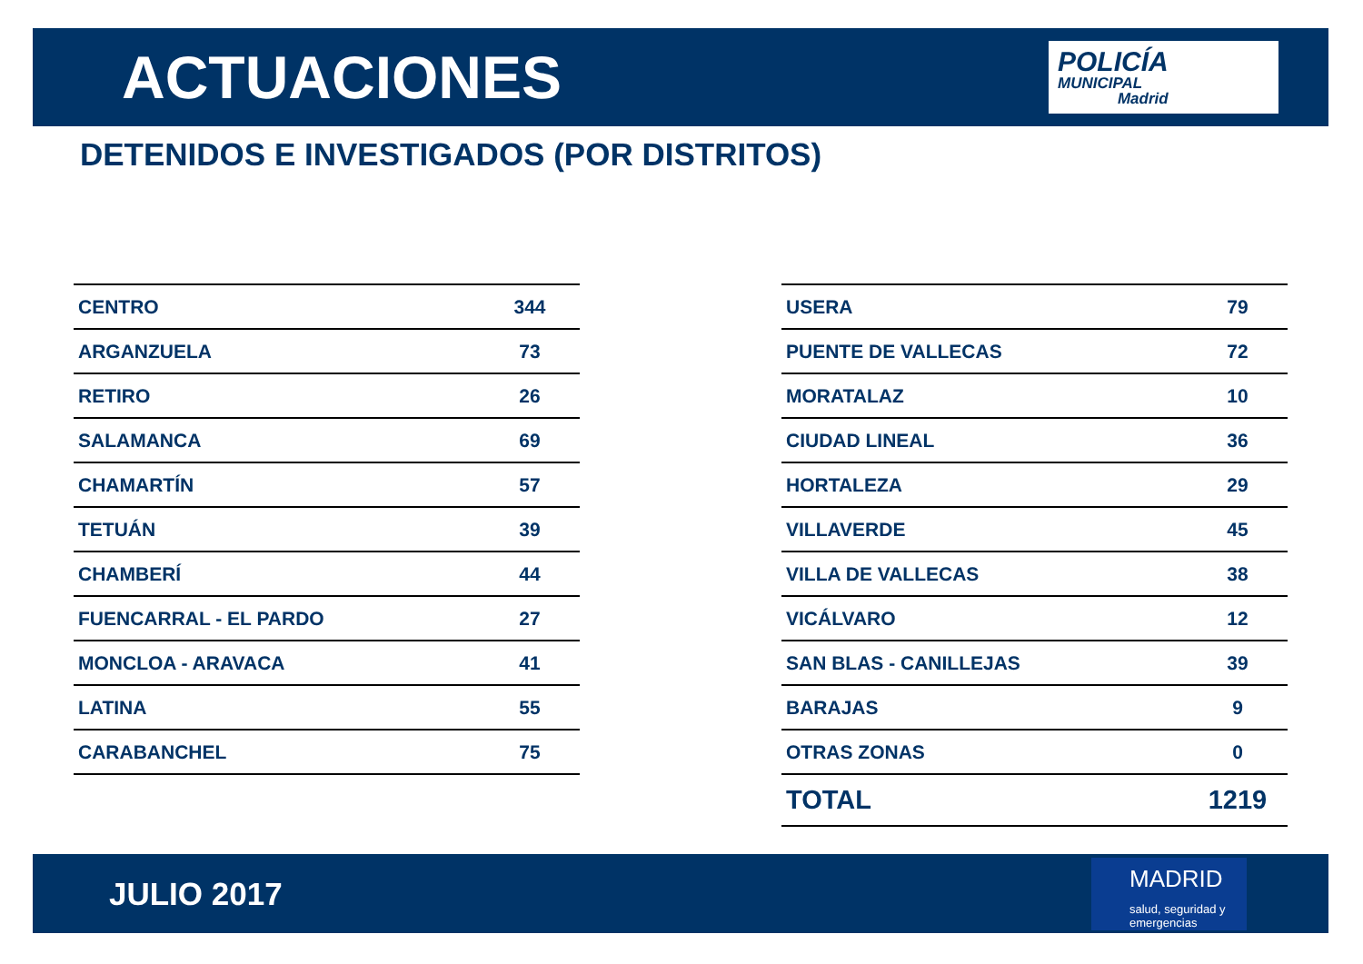ACTUACIONES
POLICÍA
MUNICIPAL
Madrid
DETENIDOS E INVESTIGADOS (POR DISTRITOS)
| CENTRO | 344 |
| ARGANZUELA | 73 |
| RETIRO | 26 |
| SALAMANCA | 69 |
| CHAMARTÍN | 57 |
| TETUÁN | 39 |
| CHAMBERÍ | 44 |
| FUENCARRAL - EL PARDO | 27 |
| MONCLOA - ARAVACA | 41 |
| LATINA | 55 |
| CARABANCHEL | 75 |
| USERA | 79 |
| PUENTE DE VALLECAS | 72 |
| MORATALAZ | 10 |
| CIUDAD LINEAL | 36 |
| HORTALEZA | 29 |
| VILLAVERDE | 45 |
| VILLA DE VALLECAS | 38 |
| VICÁLVARO | 12 |
| SAN BLAS - CANILLEJAS | 39 |
| BARAJAS | 9 |
| OTRAS ZONAS | 0 |
| TOTAL | 1219 |
JULIO 2017
MADRID
salud, seguridad y emergencias